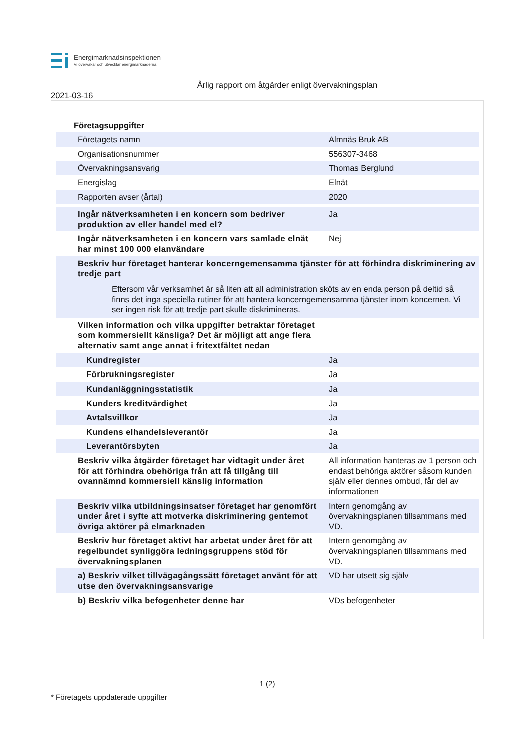Energimarknadsinspektionen
Vi övervakar och utvecklar energimarknaderna
Årlig rapport om åtgärder enligt övervakningsplan
2021-03-16
Företagsuppgifter
| Företagets namn | Almnäs Bruk AB |
| Organisationsnummer | 556307-3468 |
| Övervakningsansvarig | Thomas Berglund |
| Energislag | Elnät |
| Rapporten avser (årtal) | 2020 |
| Ingår nätverksamheten i en koncern som bedriver produktion av eller handel med el? | Ja |
| Ingår nätverksamheten i en koncern vars samlade elnät har minst 100 000 elanvändare | Nej |
| Beskriv hur företaget hanterar koncerngemensamma tjänster för att förhindra diskriminering av tredje part | |
| Eftersom vår verksamhet är så liten att all administration sköts av en enda person på deltid så finns det inga speciella rutiner för att hantera koncerngemensamma tjänster inom koncernen. Vi ser ingen risk för att tredje part skulle diskrimineras. | |
| Vilken information och vilka uppgifter betraktar företaget som kommersiellt känsliga? Det är möjligt att ange flera alternativ samt ange annat i fritextfältet nedan | |
| Kundregister | Ja |
| Förbrukningsregister | Ja |
| Kundanläggningsstatistik | Ja |
| Kunders kreditvärdighet | Ja |
| Avtalsvillkor | Ja |
| Kundens elhandelsleverantör | Ja |
| Leverantörsbyten | Ja |
| Beskriv vilka åtgärder företaget har vidtagit under året för att förhindra obehöriga från att få tillgång till ovannämnd kommersiell känslig information | All information hanteras av 1 person och endast behöriga aktörer såsom kunden själv eller dennes ombud, får del av informationen |
| Beskriv vilka utbildningsinsatser företaget har genomfört under året i syfte att motverka diskriminering gentemot övriga aktörer på elmarknaden | Intern genomgång av övervakningsplanen tillsammans med VD. |
| Beskriv hur företaget aktivt har arbetat under året för att regelbundet synliggöra ledningsgruppens stöd för övervakningsplanen | Intern genomgång av övervakningsplanen tillsammans med VD. |
| a) Beskriv vilket tillvägagångssätt företaget använt för att utse den övervakningsansvarige | VD har utsett sig själv |
| b) Beskriv vilka befogenheter denne har | VDs befogenheter |
1 (2)
* Företagets uppdaterade uppgifter